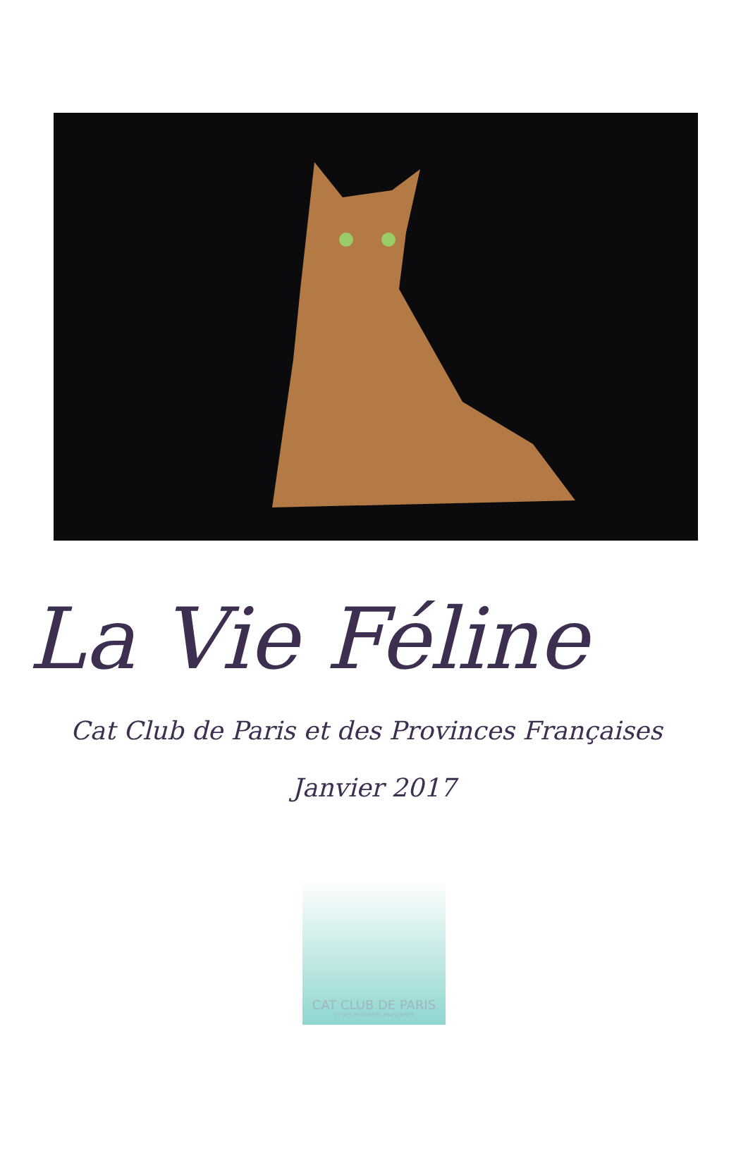La Vie Féline
Cat Club de Paris et des Provinces Françaises
Janvier 2017
CAT CLUB DE PARIS
ET DES PROVINCES FRANÇAISES